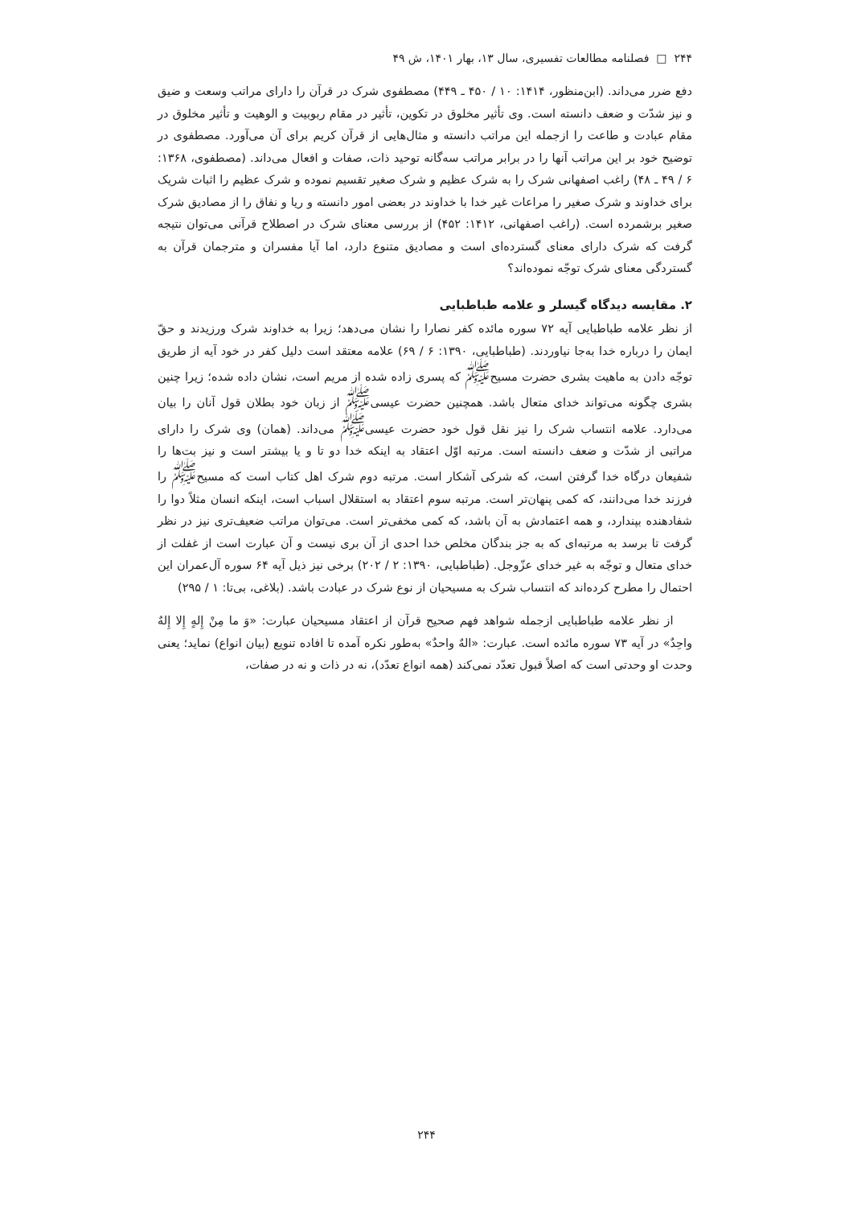۲۴۴ □ فصلنامه مطالعات تفسیری، سال ۱۳، بهار ۱۴۰۱، ش ۴۹
دفع ضرر می‌داند. (ابن‌منظور، ۱۴۱۴: ۱۰ / ۴۵۰ ـ ۴۴۹) مصطفوی شرک در قرآن را دارای مراتب وسعت و ضیق و نیز شدّت و ضعف دانسته است. وی تأثیر مخلوق در تکوین، تأثیر در مقام ربوبیت و الوهیت و تأثیر مخلوق در مقام عبادت و طاعت را ازجمله این مراتب دانسته و مثال‌هایی از قرآن کریم برای آن می‌آورد. مصطفوی در توضیح خود بر این مراتب آنها را در برابر مراتب سه‌گانه توحید ذات، صفات و افعال می‌داند. (مصطفوی، ۱۳۶۸: ۶ / ۴۹ ـ ۴۸) راغب اصفهانی شرک را به شرک عظیم و شرک صغیر تقسیم نموده و شرک عظیم را اثبات شریک برای خداوند و شرک صغیر را مراعات غیر خدا با خداوند در بعضی امور دانسته و ریا و نفاق را از مصادیق شرک صغیر برشمرده است. (راغب اصفهانی، ۱۴۱۲: ۴۵۲) از بررسی معنای شرک در اصطلاح قرآنی می‌توان نتیجه گرفت که شرک دارای معنای گسترده‌ای است و مصادیق متنوع دارد، اما آیا مفسران و مترجمان قرآن به گستردگی معنای شرک توجّه نموده‌اند؟
۲. مقایسه دیدگاه گیسلر و علامه طباطبایی
از نظر علامه طباطبایی آیه ۷۲ سوره مائده کفر نصارا را نشان می‌دهد؛ زیرا به خداوند شرک ورزیدند و حقّ ایمان را درباره خدا به‌جا نیاوردند. (طباطبایی، ۱۳۹۰: ۶ / ۶۹) علامه معتقد است دلیل کفر در خود آیه از طریق توجّه دادن به ماهیت بشری حضرت مسیح<sup>ﷺ</sup> که پسری زاده شده از مریم است، نشان داده شده؛ زیرا چنین بشری چگونه می‌تواند خدای متعال باشد. همچنین حضرت عیسی<sup>ﷺ</sup> از زبان خود بطلان قول آنان را بیان می‌دارد. علامه انتساب شرک را نیز نقل قول خود حضرت عیسی<sup>ﷺ</sup> می‌داند. (همان) وی شرک را دارای مراتبی از شدّت و ضعف دانسته است. مرتبه اوّل اعتقاد به اینکه خدا دو تا و یا بیشتر است و نیز بت‌ها را شفیعان درگاه خدا گرفتن است، که شرکی آشکار است. مرتبه دوم شرک اهل کتاب است که مسیح<sup>ﷺ</sup> را فرزند خدا می‌دانند، که کمی پنهان‌تر است. مرتبه سوم اعتقاد به استقلال اسباب است، اینکه انسان مثلاً دوا را شفادهنده بپندارد، و همه اعتمادش به آن باشد، که کمی مخفی‌تر است. می‌توان مراتب ضعیف‌تری نیز در نظر گرفت تا برسد به مرتبه‌ای که به جز بندگان مخلص خدا احدی از آن بری نیست و آن عبارت است از غفلت از خدای متعال و توجّه به غیر خدای عزّوجل. (طباطبایی، ۱۳۹۰: ۲ / ۲۰۲) برخی نیز ذیل آیه ۶۴ سوره آل‌عمران این احتمال را مطرح کرده‌اند که انتساب شرک به مسیحیان از نوع شرک در عبادت باشد. (بلاغی، بی‌تا: ۱ / ۲۹۵)
از نظر علامه طباطبایی ازجمله شواهد فهم صحیح قرآن از اعتقاد مسیحیان عبارت: «وَ ما مِنْ إِلهٍ إِلا إِلهٌ واحِدٌ» در آیه ۷۳ سوره مائده است. عبارت: «الهٌ واحدٌ» به‌طور نکره آمده تا افاده تنویع (بیان انواع) نماید؛ یعنی وحدت او وحدتی است که اصلاً قبول تعدّد نمی‌کند (همه انواع تعدّد)، نه در ذات و نه در صفات،
۲۴۴